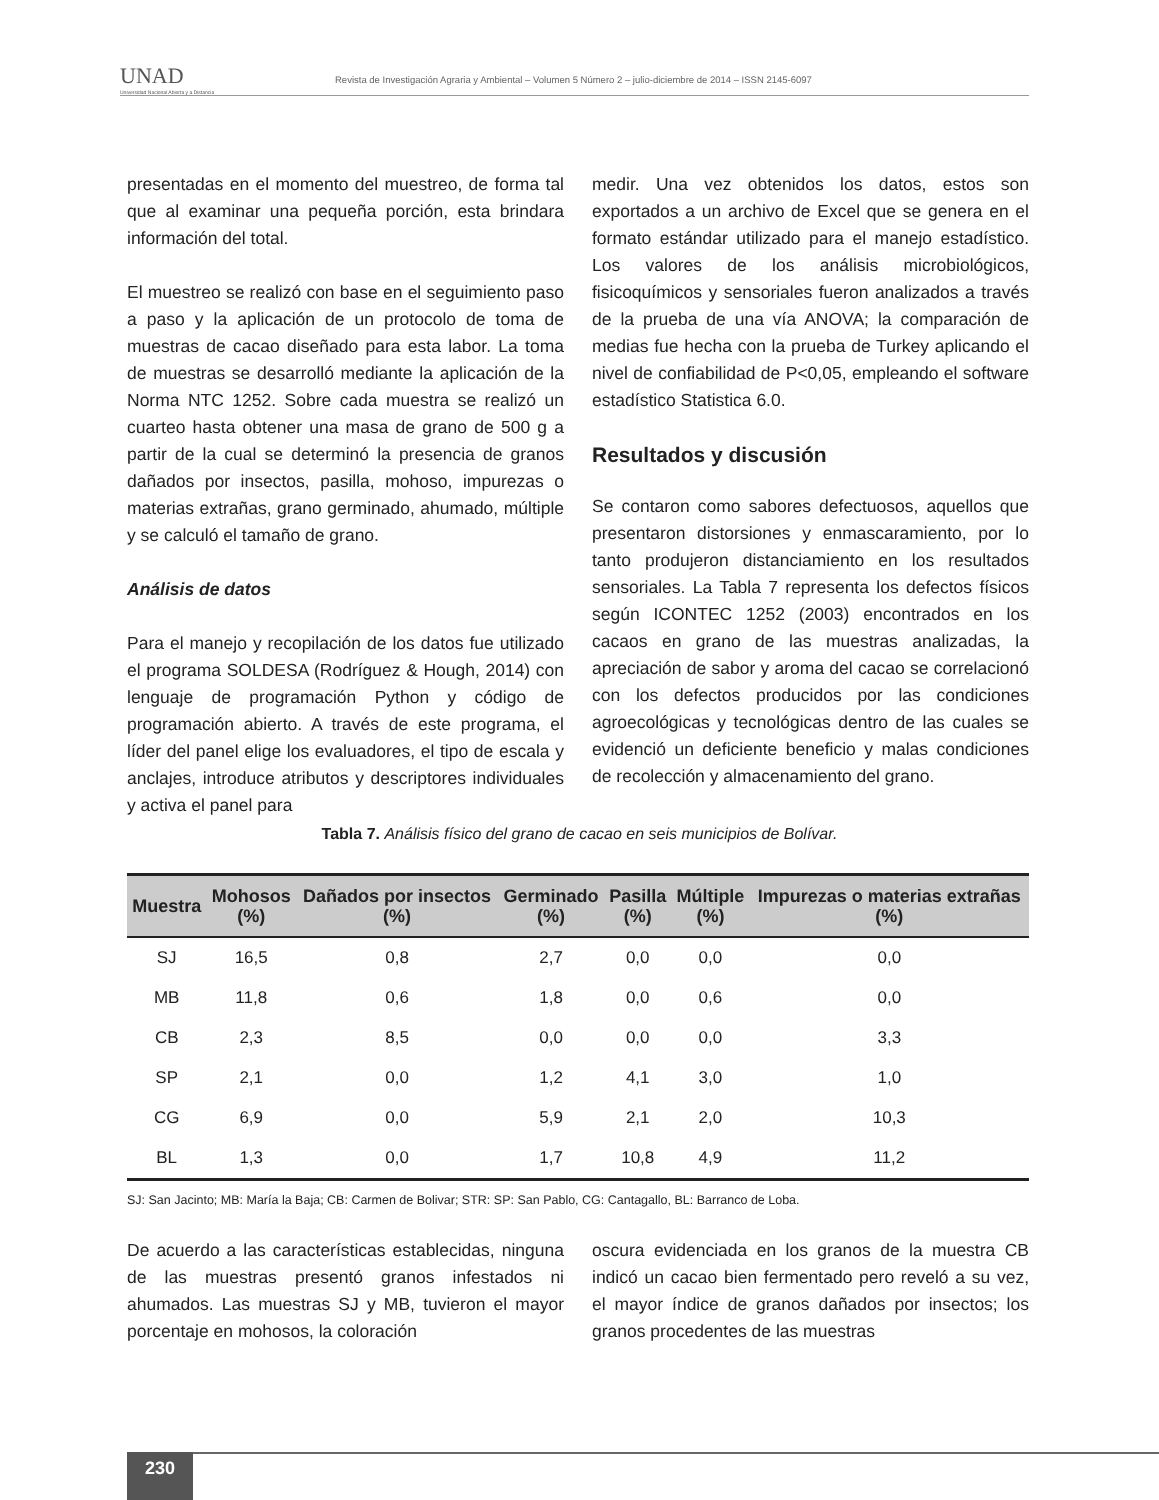UNAD
Universidad Nacional Abierta y a Distancia
Revista de Investigación Agraria y Ambiental – Volumen 5 Número 2 – julio-diciembre de 2014 – ISSN 2145-6097
presentadas en el momento del muestreo, de forma tal que al examinar una pequeña porción, esta brindara información del total.
El muestreo se realizó con base en el seguimiento paso a paso y la aplicación de un protocolo de toma de muestras de cacao diseñado para esta labor. La toma de muestras se desarrolló mediante la aplicación de la Norma NTC 1252. Sobre cada muestra se realizó un cuarteo hasta obtener una masa de grano de 500 g a partir de la cual se determinó la presencia de granos dañados por insectos, pasilla, mohoso, impurezas o materias extrañas, grano germinado, ahumado, múltiple y se calculó el tamaño de grano.
Análisis de datos
Para el manejo y recopilación de los datos fue utilizado el programa SOLDESA (Rodríguez & Hough, 2014) con lenguaje de programación Python y código de programación abierto. A través de este programa, el líder del panel elige los evaluadores, el tipo de escala y anclajes, introduce atributos y descriptores individuales y activa el panel para
medir. Una vez obtenidos los datos, estos son exportados a un archivo de Excel que se genera en el formato estándar utilizado para el manejo estadístico. Los valores de los análisis microbiológicos, fisicoquímicos y sensoriales fueron analizados a través de la prueba de una vía ANOVA; la comparación de medias fue hecha con la prueba de Turkey aplicando el nivel de confiabilidad de P<0,05, empleando el software estadístico Statistica 6.0.
Resultados y discusión
Se contaron como sabores defectuosos, aquellos que presentaron distorsiones y enmascaramiento, por lo tanto produjeron distanciamiento en los resultados sensoriales. La Tabla 7 representa los defectos físicos según ICONTEC 1252 (2003) encontrados en los cacaos en grano de las muestras analizadas, la apreciación de sabor y aroma del cacao se correlacionó con los defectos producidos por las condiciones agroecológicas y tecnológicas dentro de las cuales se evidenció un deficiente beneficio y malas condiciones de recolección y almacenamiento del grano.
Tabla 7. Análisis físico del grano de cacao en seis municipios de Bolívar.
| Muestra | Mohosos (%) | Dañados por insectos (%) | Germinado (%) | Pasilla (%) | Múltiple (%) | Impurezas o materias extrañas (%) |
| --- | --- | --- | --- | --- | --- | --- |
| SJ | 16,5 | 0,8 | 2,7 | 0,0 | 0,0 | 0,0 |
| MB | 11,8 | 0,6 | 1,8 | 0,0 | 0,6 | 0,0 |
| CB | 2,3 | 8,5 | 0,0 | 0,0 | 0,0 | 3,3 |
| SP | 2,1 | 0,0 | 1,2 | 4,1 | 3,0 | 1,0 |
| CG | 6,9 | 0,0 | 5,9 | 2,1 | 2,0 | 10,3 |
| BL | 1,3 | 0,0 | 1,7 | 10,8 | 4,9 | 11,2 |
SJ: San Jacinto; MB: María la Baja; CB: Carmen de Bolivar; STR: SP: San Pablo, CG: Cantagallo, BL: Barranco de Loba.
De acuerdo a las características establecidas, ninguna de las muestras presentó granos infestados ni ahumados. Las muestras SJ y MB, tuvieron el mayor porcentaje en mohosos, la coloración
oscura evidenciada en los granos de la muestra CB indicó un cacao bien fermentado pero reveló a su vez, el mayor índice de granos dañados por insectos; los granos procedentes de las muestras
230